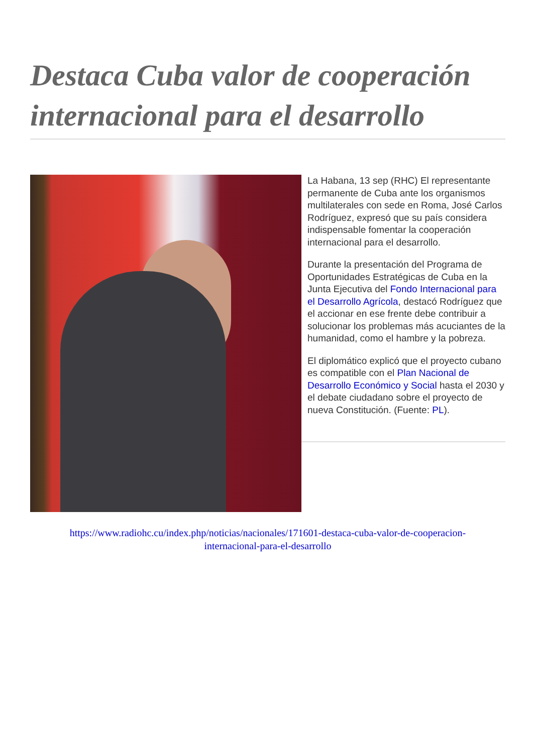Destaca Cuba valor de cooperación internacional para el desarrollo
La Habana, 13 sep (RHC) El representante permanente de Cuba ante los organismos multilaterales con sede en Roma, José Carlos Rodríguez, expresó que su país considera indispensable fomentar la cooperación internacional para el desarrollo.
Durante la presentación del Programa de Oportunidades Estratégicas de Cuba en la Junta Ejecutiva del Fondo Internacional para el Desarrollo Agrícola, destacó Rodríguez que el accionar en ese frente debe contribuir a solucionar los problemas más acuciantes de la humanidad, como el hambre y la pobreza.
El diplomático explicó que el proyecto cubano es compatible con el Plan Nacional de Desarrollo Económico y Social hasta el 2030 y el debate ciudadano sobre el proyecto de nueva Constitución. (Fuente: PL).
https://www.radiohc.cu/index.php/noticias/nacionales/171601-destaca-cuba-valor-de-cooperacion-
internacional-para-el-desarrollo